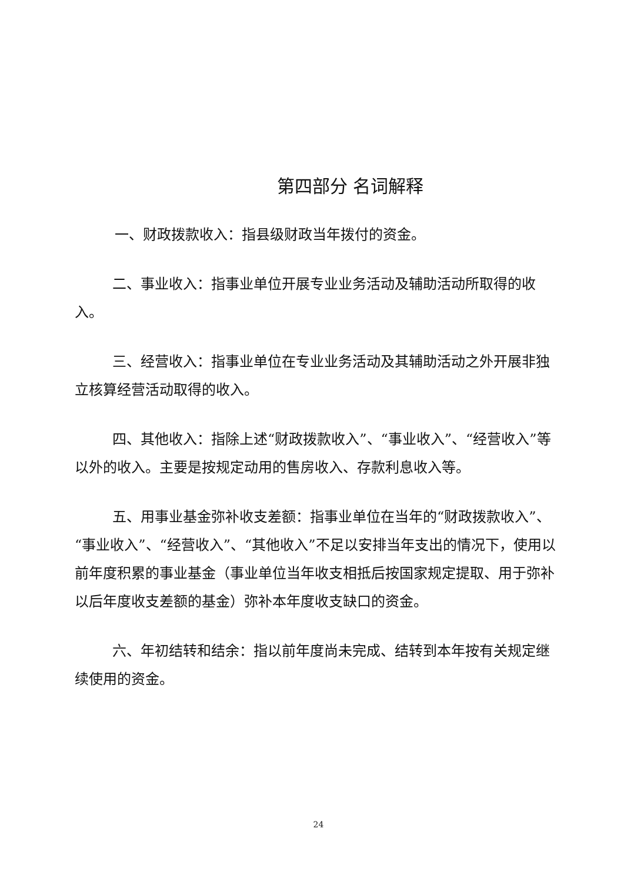第四部分 名词解释
一、财政拨款收入：指县级财政当年拨付的资金。
二、事业收入：指事业单位开展专业业务活动及辅助活动所取得的收入。
三、经营收入：指事业单位在专业业务活动及其辅助活动之外开展非独立核算经营活动取得的收入。
四、其他收入：指除上述“财政拨款收入”、“事业收入”、“经营收入”等以外的收入。主要是按规定动用的售房收入、存款利息收入等。
五、用事业基金弥补收支差额：指事业单位在当年的“财政拨款收入”、“事业收入”、“经营收入”、“其他收入”不足以安排当年支出的情况下，使用以前年度积累的事业基金（事业单位当年收支相抵后按国家规定提取、用于弥补以后年度收支差额的基金）弥补本年度收支缺口的资金。
六、年初结转和结余：指以前年度尚未完成、结转到本年按有关规定继续使用的资金。
24